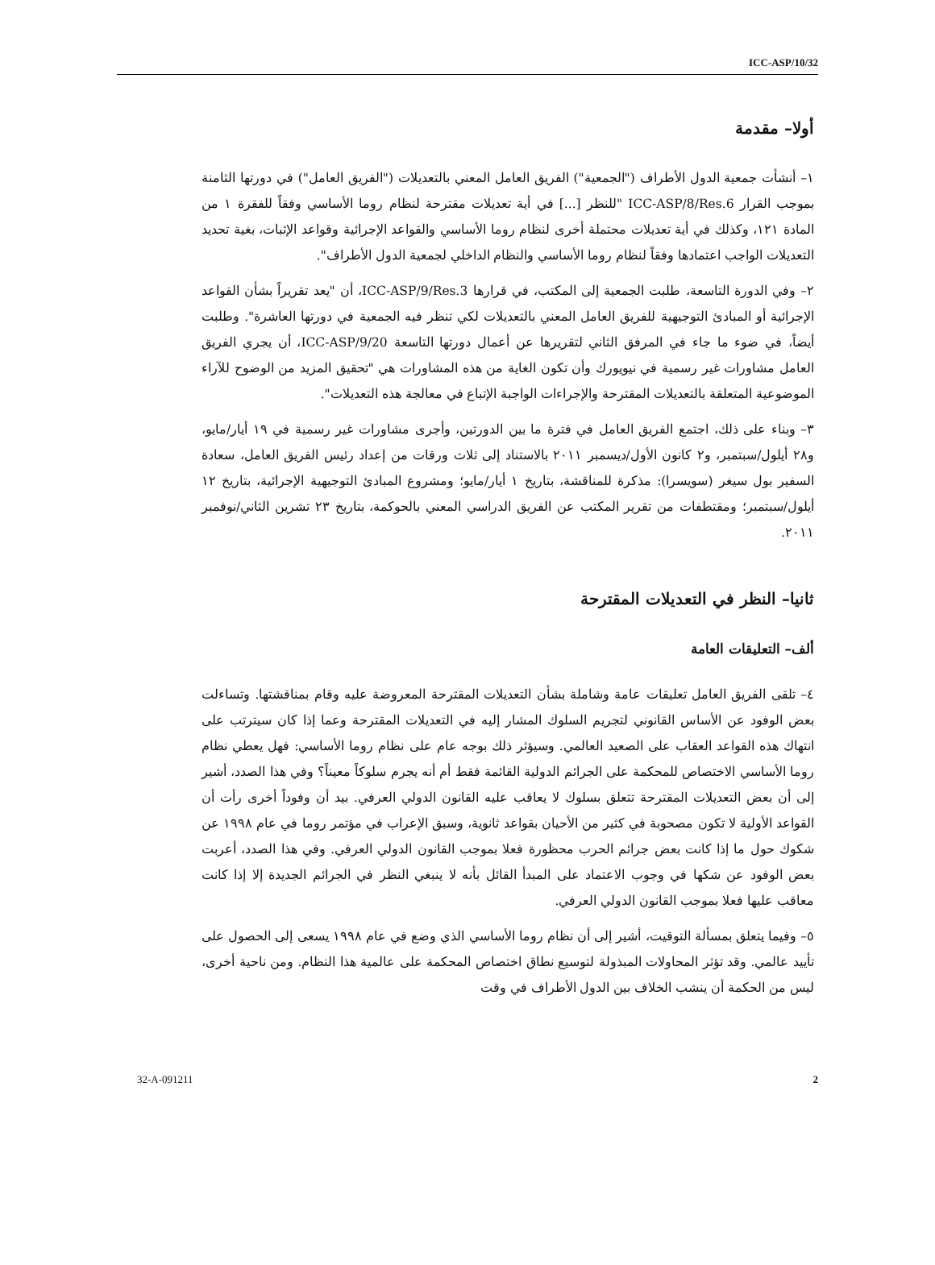ICC-ASP/10/32
أولا– مقدمة
١– أنشأت جمعية الدول الأطراف ("الجمعية") الفريق العامل المعني بالتعديلات ("الفريق العامل") في دورتها الثامنة بموجب القرار ICC-ASP/8/Res.6 "للنظر [...] في أية تعديلات مقترحة لنظام روما الأساسي وفقاً للفقرة ١ من المادة ١٢١، وكذلك في أية تعديلات محتملة أخرى لنظام روما الأساسي والقواعد الإجرائية وقواعد الإثبات، بغية تحديد التعديلات الواجب اعتمادها وفقاً لنظام روما الأساسي والنظام الداخلي لجمعية الدول الأطراف".
٢– وفي الدورة التاسعة، طلبت الجمعية إلى المكتب، في قرارها ICC-ASP/9/Res.3، أن "يعد تقريراً بشأن القواعد الإجرائية أو المبادئ التوجيهية للفريق العامل المعني بالتعديلات لكي تنظر فيه الجمعية في دورتها العاشرة". وطلبت أيضاً، في ضوء ما جاء في المرفق الثاني لتقريرها عن أعمال دورتها التاسعة ICC-ASP/9/20، أن يجري الفريق العامل مشاورات غير رسمية في نيويورك وأن تكون الغاية من هذه المشاورات هي "تحقيق المزيد من الوضوح للآراء الموضوعية المتعلقة بالتعديلات المقترحة والإجراءات الواجبة الإتباع في معالجة هذه التعديلات".
٣– وبناء على ذلك، اجتمع الفريق العامل في فترة ما بين الدورتين، وأجرى مشاورات غير رسمية في ١٩ أيار/مايو، و٢٨ أيلول/سبتمبر، و٢ كانون الأول/ديسمبر ٢٠١١ بالاستناد إلى ثلاث ورقات من إعداد رئيس الفريق العامل، سعادة السفير بول سيغر (سويسرا): مذكرة للمناقشة، بتاريخ ١ أيار/مايو؛ ومشروع المبادئ التوجيهية الإجرائية، بتاريخ ١٢ أيلول/سبتمبر؛ ومقتطفات من تقرير المكتب عن الفريق الدراسي المعني بالحوكمة، بتاريخ ٢٣ تشرين الثاني/نوفمبر ٢٠١١.
ثانيا– النظر في التعديلات المقترحة
ألف– التعليقات العامة
٤– تلقى الفريق العامل تعليقات عامة وشاملة بشأن التعديلات المقترحة المعروضة عليه وقام بمناقشتها. وتساءلت بعض الوفود عن الأساس القانوني لتجريم السلوك المشار إليه في التعديلات المقترحة وعما إذا كان سيترتب على انتهاك هذه القواعد العقاب على الصعيد العالمي. وسيؤثر ذلك بوجه عام على نظام روما الأساسي: فهل يعطي نظام روما الأساسي الاختصاص للمحكمة على الجرائم الدولية القائمة فقط أم أنه يجرم سلوكاً معيناً؟ وفي هذا الصدد، أشير إلى أن بعض التعديلات المقترحة تتعلق بسلوك لا يعاقب عليه القانون الدولي العرفي. بيد أن وفوداً أخرى رأت أن القواعد الأولية لا تكون مصحوبة في كثير من الأحيان بقواعد ثانوية، وسبق الإعراب في مؤتمر روما في عام ١٩٩٨ عن شكوك حول ما إذا كانت بعض جرائم الحرب محظورة فعلا بموجب القانون الدولي العرفي. وفي هذا الصدد، أعربت بعض الوفود عن شكها في وجوب الاعتماد على المبدأ القائل بأنه لا ينبغي النظر في الجرائم الجديدة إلا إذا كانت معاقب عليها فعلا بموجب القانون الدولي العرفي.
٥– وفيما يتعلق بمسألة التوقيت، أشير إلى أن نظام روما الأساسي الذي وضع في عام ١٩٩٨ يسعى إلى الحصول على تأييد عالمي. وقد تؤثر المحاولات المبذولة لتوسيع نطاق اختصاص المحكمة على عالمية هذا النظام. ومن ناحية أخرى، ليس من الحكمة أن ينشب الخلاف بين الدول الأطراف في وقت
32-A-091211 2